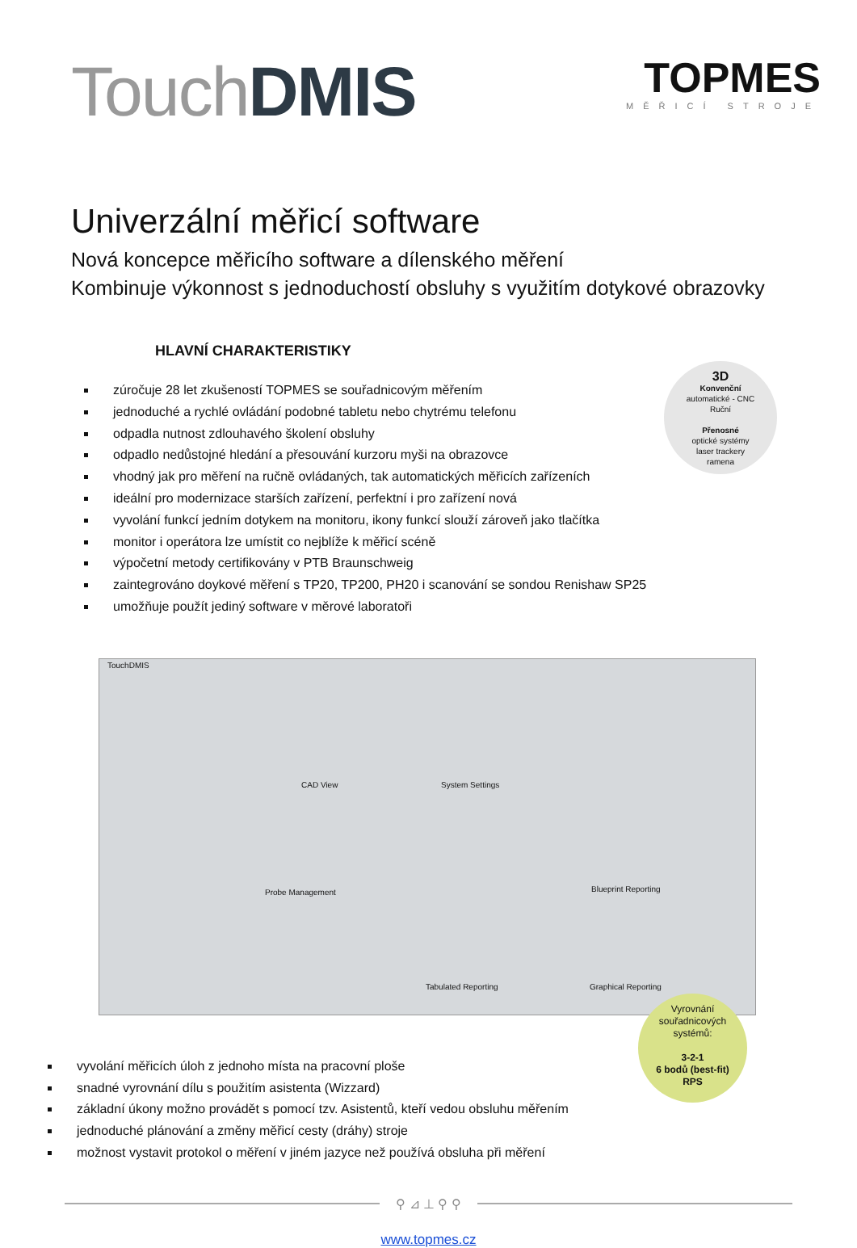Touch DMIS
TOPMES
MĚŘICÍ STROJE
Univerzální měřicí software
Nová koncepce měřicího software a dílenského měření
Kombinuje výkonnost s jednoduchostí obsluhy s využitím dotykové obrazovky
HLAVNÍ CHARAKTERISTIKY
zúročuje 28 let zkušeností TOPMES se souřadnicovým měřením
jednoduché a rychlé ovládání podobné tabletu nebo chytrému telefonu
odpadla nutnost zdlouhavého školení obsluhy
odpadlo nedůstojné hledání a přesouvání kurzoru myši na obrazovce
vhodný jak pro měření na ručně ovládaných, tak automatických měřicích zařízeních
ideální pro modernizace starších zařízení, perfektní i pro zařízení nová
vyvolání funkcí jedním dotykem na monitoru, ikony funkcí slouží zároveň jako tlačítka
monitor i operátora lze umístit co nejblíže k měřicí scéně
výpočetní metody certifikovány v PTB Braunschweig
zaintegrováno doykové měření s TP20, TP200, PH20 i scanování se sondou Renishaw SP25
umožňuje použít jediný software v měrové laboratoři
3D
Konvenční
automatické - CNC
Ruční
Přenosné
optické systémy
laser trackery
ramena
TouchDMIS
CAD View System Settings
Probe Management Blueprint Reporting
Tabulated Reporting Graphical Reporting
vyvolání měřicích úloh z jednoho místa na pracovní ploše
snadné vyrovnání dílu s použitím asistenta (Wizzard)
základní úkony možno provádět s pomocí tzv. Asistentů, kteří vedou obsluhu měřením
jednoduché plánování a změny měřicí cesty (dráhy) stroje
možnost vystavit protokol o měření v jiném jazyce než používá obsluha při měření
Vyrovnání
souřadnicových
systémů:
3-2-1
6 bodů (best-fit)
RPS
⚲ ⊿ ⊥ ⚲ ⚲
www.topmes.cz